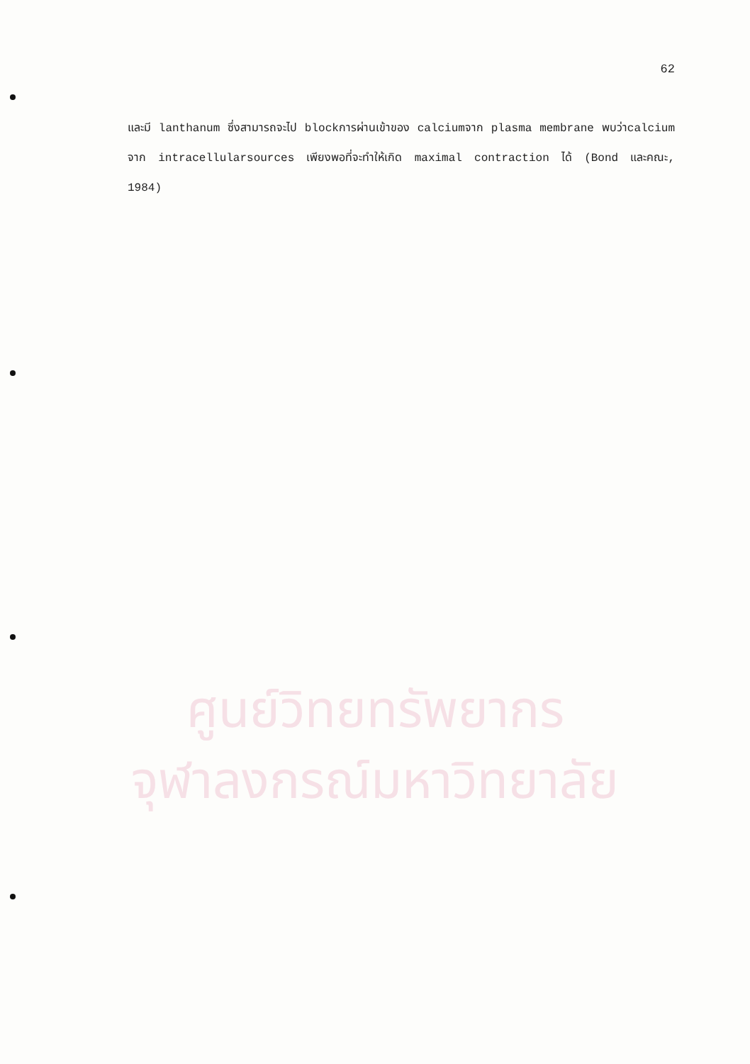62
และมี lanthanum ซึ่งสามารถจะไป blockการผ่านเข้าของ calciumจาก plasma membrane พบว่าcalcium จาก intracellularsources เพียงพอที่จะทำให้เกิด maximal contraction ได้ (Bond และคณะ, 1984)
ศูนย์วิทยทรัพยากร
จุฬาลงกรณ์มหาวิทยาลัย